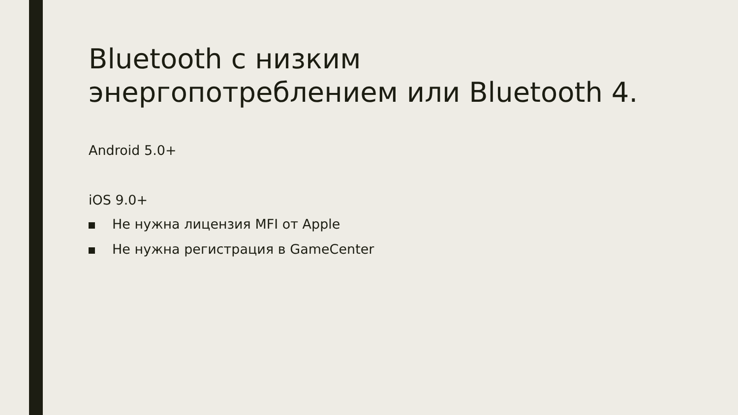Bluetooth с низким энергопотреблением или Bluetooth 4.
Android 5.0+
iOS 9.0+
Не нужна лицензия MFI от Apple
Не нужна регистрация в GameCenter